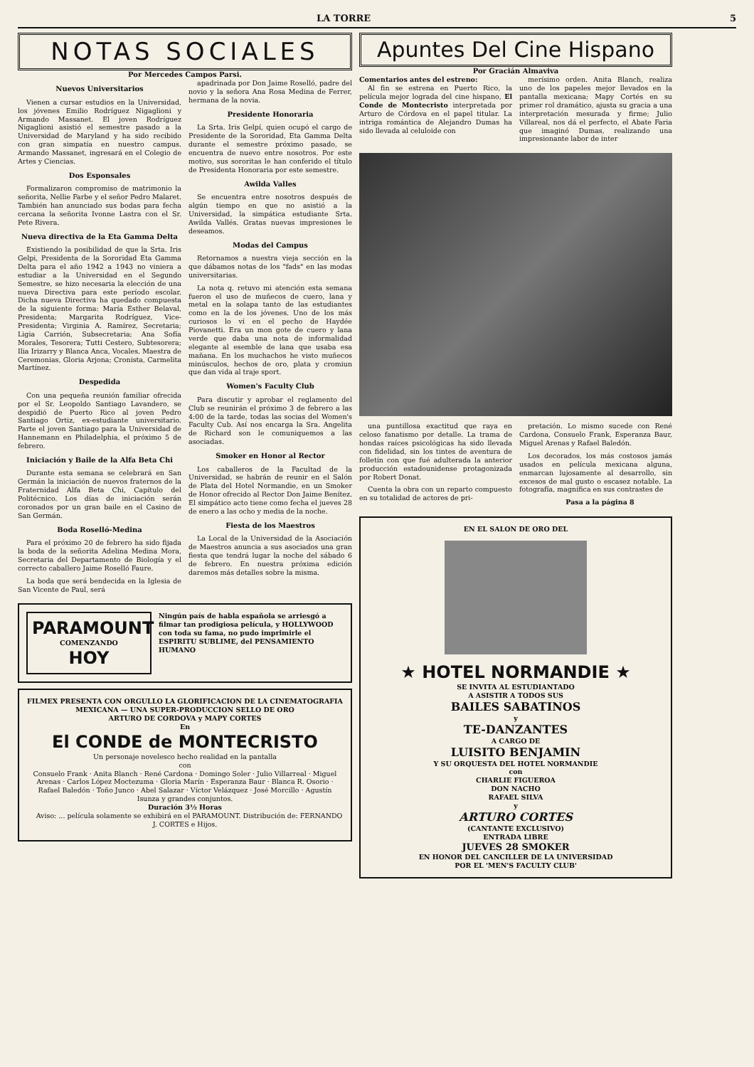LA TORRE 5
NOTAS SOCIALES
Por Mercedes Campos Parsi.
Nuevos Universitarios
Vienen a cursar estudios en la Universidad, los jóvenes Emilio Rodríguez Nigaglioni y Armando Massanet. El joven Rodríguez Nigaglioni asistió el semestre pasado a la Universidad de Maryland y ha sido recibido con gran simpatía en nuestro campus. Armando Massanet, ingresará en el Colegio de Artes y Ciencias.
Dos Esponsales
Formalizaron compromiso de matrimonio la señorita, Nellie Farbe y el señor Pedro Malaret. También han anunciado sus bodas para fecha cercana la señorita Ivonne Lastra con el Sr. Pete Rivera.
Nueva directiva de la Eta Gamma Delta
Existiendo la posibilidad de que la Srta. Iris Gelpi, Presidenta de la Sororidad Eta Gamma Delta para el año 1942 a 1943 no viniera a estudiar a la Universidad en el Segundo Semestre, se hizo necesaria la elección de una nueva Directiva para este período escolar. Dicha nueva Directiva ha quedado compuesta de la siguiente forma: María Esther Belaval, Presidenta; Margarita Rodríguez, Vice-Presidenta; Virginia A. Ramírez, Secretaria; Ligia Carrión, Subsecretaria; Ana Sofía Morales, Tesorera; Tutti Cestero, Subtesorera; Ilia Irizarry y Blanca Anca, Vocales. Maestra de Ceremonias, Gloria Arjona; Cronista, Carmelita Martínez.
Despedida
Con una pequeña reunión familiar ofrecida por el Sr. Leopoldo Santiago Lavandero, se despidió de Puerto Rico al joven Pedro Santiago Ortiz, ex-estudiante universitario. Parte el joven Santiago para la Universidad de Hannemann en Philadelphia, el próximo 5 de febrero.
Iniciación y Baile de la Alfa Beta Chi
Durante esta semana se celebrará en San Germán la iniciación de nuevos fraternos de la Fraternidad Alfa Beta Chi, Capítulo del Politécnico. Los días de iniciación serán coronados por un gran baile en el Casino de San Germán.
Boda Roselló-Medina
Para el próximo 20 de febrero ha sido fijada la boda de la señorita Adelina Medina Mora, Secretaria del Departamento de Biología y el correcto caballero Jaime Roselló Faure.
La boda que será bendecida en la Iglesia de San Vicente de Paul, será
apadrinada por Don Jaime Roselló, padre del novio y la señora Ana Rosa Medina de Ferrer, hermana de la novia.
Presidente Honoraria
La Srta. Iris Gelpí, quien ocupó el cargo de Presidente de la Sororidad, Eta Gamma Delta durante el semestre próximo pasado, se encuentra de nuevo entre nosotros. Por este motivo, sus sororitas le han conferido el título de Presidenta Honoraria por este semestre.
Awilda Valles
Se encuentra entre nosotros después de algún tiempo en que no asistió a la Universidad, la simpática estudiante Srta. Awilda Vallés. Gratas nuevas impresiones le deseamos.
Modas del Campus
Retornamos a nuestra vieja sección en la que dábamos notas de los "fads" en las modas universitarias.
La nota q. retuvo mi atención esta semana fueron el uso de muñecos de cuero, lana y metal en la solapa tanto de las estudiantes como en la de los jóvenes. Uno de los más curiosos lo ví en el pecho de Haydée Piovanetti. Era un mon gote de cuero y lana verde que daba una nota de informalidad elegante al esemble de lana que usaba esa mañana. En los muchachos he visto muñecos minúsculos, hechos de oro, plata y cromiun que dan vida al traje sport.
Women's Faculty Club
Para discutir y aprobar el reglamento del Club se reunirán el próximo 3 de febrero a las 4:00 de la tarde, todas las socias del Women's Faculty Cub. Así nos encarga la Sra. Angelita de Richard son le comuniquemos a las asociadas.
Smoker en Honor al Rector
Los caballeros de la Facultad de la Universidad, se habrán de reunir en el Salón de Plata del Hotel Normandie, en un Smoker de Honor ofrecido al Rector Don Jaime Benítez. El simpático acto tiene como fecha el jueves 28 de enero a las ocho y media de la noche.
Fiesta de los Maestros
La Local de la Universidad de la Asociación de Maestros anuncia a sus asociados una gran fiesta que tendrá lugar la noche del sábado 6 de febrero. En nuestra próxima edición daremos más detalles sobre la misma.
PARAMOUNT
COMENZANDO
HOY
Ningún país de habla española se arriesgó a filmar tan prodigiosa película, y HOLLYWOOD con toda su fama, no pudo imprimirle el ESPIRITU SUBLIME, del PENSAMIENTO HUMANO
FILMEX PRESENTA CON ORGULLO LA GLORIFICACION DE LA CINEMATOGRAFIA MEXICANA — UNA SUPER-PRODUCCION SELLO DE ORO
ARTURO DE CORDOVA y MAPY CORTES
En
El CONDE de MONTECRISTO
Un personaje novelesco hecho realidad en la pantalla
con
Consuelo Frank · Anita Blanch · René Cardona · Domingo Soler · Julio Villarreal · Miguel Arenas · Carlos López Moctezuma · Gloria Marín · Esperanza Baur · Blanca R. Osorio · Rafael Baledón · Toño Junco · Abel Salazar · Víctor Velázquez · José Morcillo · Agustín Isunza y grandes conjuntos.
Duración 3½ Horas
Aviso: ... película solamente se exhibirá en el PARAMOUNT. Distribución de: FERNANDO J. CORTES e Hijos.
Apuntes Del Cine Hispano
Por Gracián Almaviva
Comentarios antes del estreno:
Al fin se estrena en Puerto Rico, la película mejor lograda del cine hispano, El Conde de Montecristo interpretada por Arturo de Córdova en el papel titular. La intriga romántica de Alejandro Dumas ha sido llevada al celuloide con
merísimo orden. Anita Blanch, realiza uno de los papeles mejor llevados en la pantalla mexicana; Mapy Cortés en su primer rol dramático, ajusta su gracia a una interpretación mesurada y firme; Julio Villareal, nos dá el perfecto, el Abate Faria que imaginó Dumas, realizando una impresionante labor de inter
una puntillosa exactitud que raya en celoso fanatismo por detalle. La trama de hondas raíces psicológicas ha sido llevada con fidelidad, sin los tintes de aventura de folletín con que fué adulterada la anterior producción estadounidense protagonizada por Robert Donat.
Cuenta la obra con un reparto compuesto en su totalidad de actores de pri-
pretación. Lo mismo sucede con René Cardona, Consuelo Frank, Esperanza Baur, Miguel Arenas y Rafael Baledón.
Los decorados, los más costosos jamás usados en película mexicana alguna, enmarcan lujosamente al desarrollo, sin excesos de mal gusto o escasez notable. La fotografía, magnífica en sus contrastes de
Pasa a la página 8
EN EL SALON DE ORO DEL
★ HOTEL NORMANDIE ★
SE INVITA AL ESTUDIANTADO
A ASISTIR A TODOS SUS
BAILES SABATINOS
y
TE-DANZANTES
A CARGO DE
LUISITO BENJAMIN
Y SU ORQUESTA DEL HOTEL NORMANDIE
con
CHARLIE FIGUEROA
DON NACHO
RAFAEL SILVA
y
ARTURO CORTES
(CANTANTE EXCLUSIVO)
ENTRADA LIBRE
JUEVES 28 SMOKER
EN HONOR DEL CANCILLER DE LA UNIVERSIDAD
POR EL 'MEN'S FACULTY CLUB'